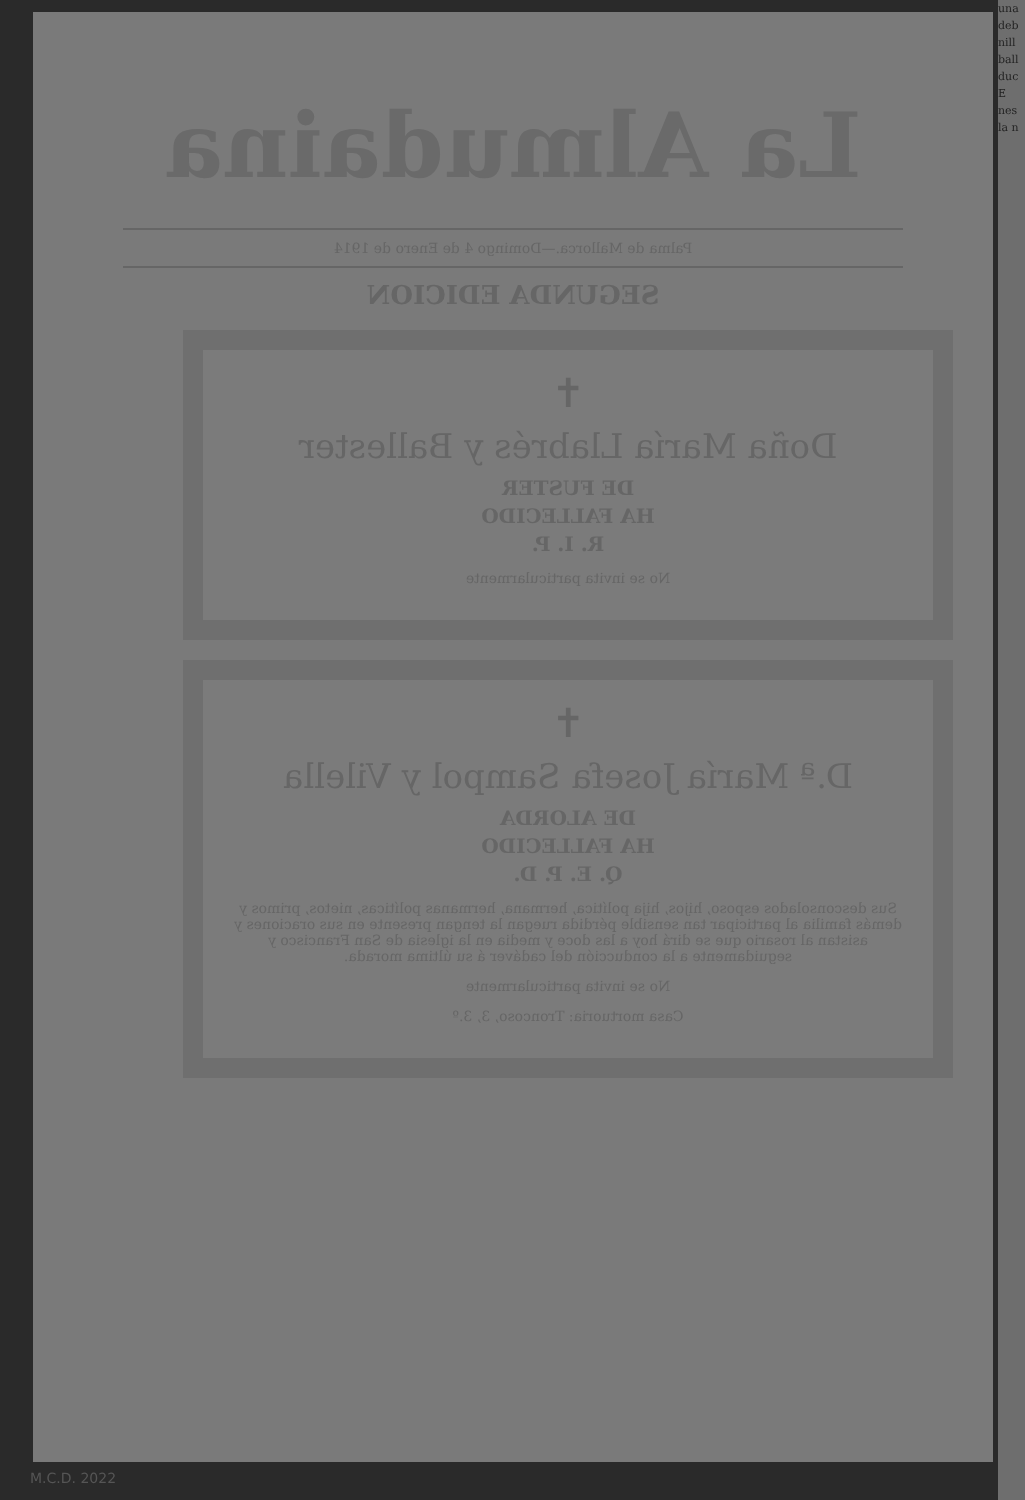La Almudaina
Palma de Mallorca.—Domingo 4 de Enero de 1914
SEGUNDA EDICION
✝
Doña María Llabrés y Ballester
DE FUSTER
HA FALLECIDO
R. I. P.
No se invita particularmente
✝
D.ª María Josefa Sampol y Vilella
DE ALORDA
HA FALLECIDO
Q. E. P. D.
Sus desconsolados esposo, hijos, hija política, hermana, hermanas políticas, nietos, primos y demás familia al participar tan sensible pérdida ruegan la tengan presente en sus oraciones y asistan al rosario que se dirá hoy a las doce y media en la iglesia de San Francisco y seguidamente a la conducción del cadáver á su última morada.
No se invita particularmente
Casa mortuoria: Troncoso, 3, 3.º
una
deb
nill
ball
duc
E
nes
la n
M.C.D. 2022